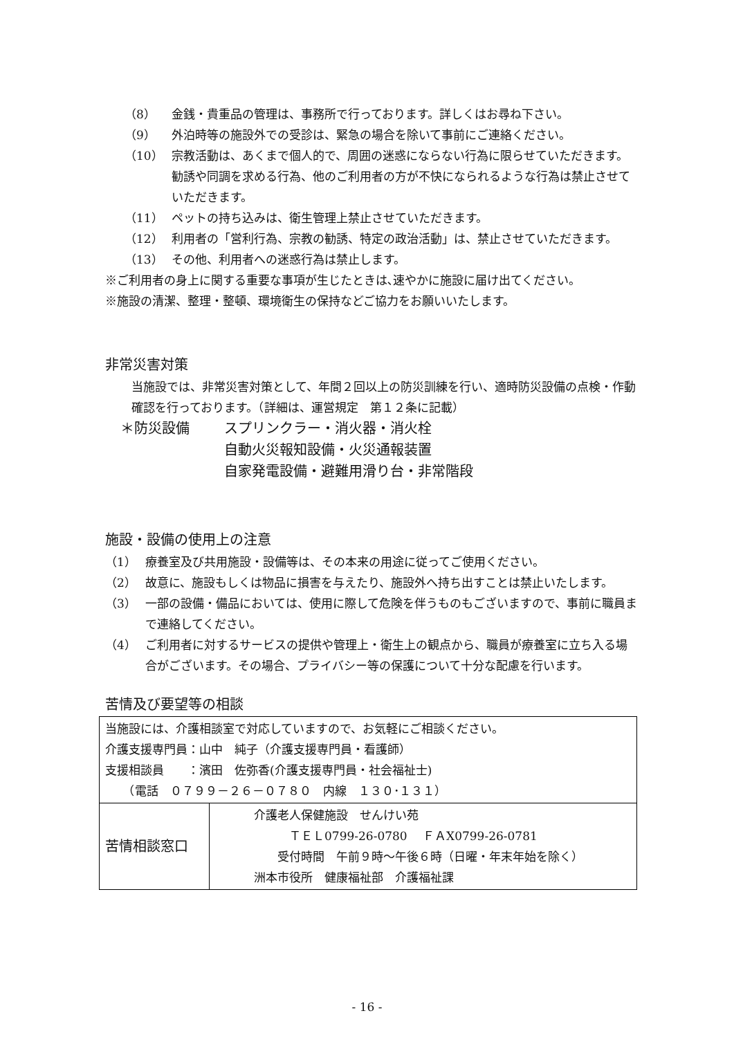（8） 金銭・貴重品の管理は、事務所で行っております。詳しくはお尋ね下さい。
（9） 外泊時等の施設外での受診は、緊急の場合を除いて事前にご連絡ください。
（10） 宗教活動は、あくまで個人的で、周囲の迷惑にならない行為に限らせていただきます。
勧誘や同調を求める行為、他のご利用者の方が不快になられるような行為は禁止させていただきます。
（11） ペットの持ち込みは、衛生管理上禁止させていただきます。
（12） 利用者の「営利行為、宗教の勧誘、特定の政治活動」は、禁止させていただきます。
（13） その他、利用者への迷惑行為は禁止します。
※ご利用者の身上に関する重要な事項が生じたときは､速やかに施設に届け出てください。
※施設の清潔、整理・整頓、環境衛生の保持などご協力をお願いいたします。
非常災害対策
当施設では、非常災害対策として、年間２回以上の防災訓練を行い、適時防災設備の点検・作動確認を行っております。（詳細は、運営規定　第１２条に記載）
＊防災設備 スプリンクラー・消火器・消火栓
自動火災報知設備・火災通報装置
自家発電設備・避難用滑り台・非常階段
施設・設備の使用上の注意
（1） 療養室及び共用施設・設備等は、その本来の用途に従ってご使用ください。
（2） 故意に、施設もしくは物品に損害を与えたり、施設外へ持ち出すことは禁止いたします。
（3） 一部の設備・備品においては、使用に際して危険を伴うものもございますので、事前に職員まで連絡してください。
（4） ご利用者に対するサービスの提供や管理上・衛生上の観点から、職員が療養室に立ち入る場合がございます。その場合、プライバシー等の保護について十分な配慮を行います。
苦情及び要望等の相談
| 当施設には、介護相談室で対応していますので、お気軽にご相談ください。 介護支援専門員：山中 純子（介護支援専門員・看護師） 支援相談員 ：濱田 佐弥香(介護支援専門員・社会福祉士) （電話 ０７９９－２６－０７８０ 内線 １３０･１３１） | |
| 苦情相談窓口 | 介護老人保健施設 せんけい苑 ＴＥＬ0799-26-0780 ＦＡX0799-26-0781 受付時間 午前９時～午後６時（日曜・年末年始を除く） 洲本市役所 健康福祉部 介護福祉課 |
- 16 -